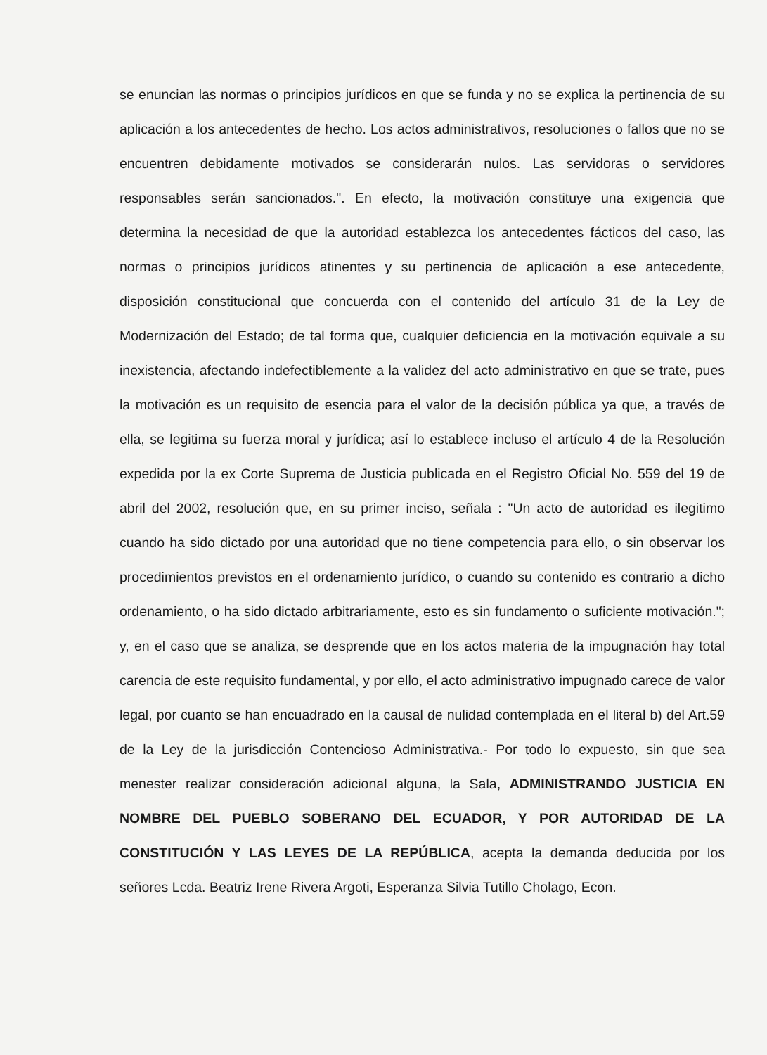se enuncian las normas o principios jurídicos en que se funda y no se explica la pertinencia de su aplicación a los antecedentes de hecho. Los actos administrativos, resoluciones o fallos que no se encuentren debidamente motivados se considerarán nulos. Las servidoras o servidores responsables serán sancionados.". En efecto, la motivación constituye una exigencia que determina la necesidad de que la autoridad establezca los antecedentes fácticos del caso, las normas o principios jurídicos atinentes y su pertinencia de aplicación a ese antecedente, disposición constitucional que concuerda con el contenido del artículo 31 de la Ley de Modernización del Estado; de tal forma que, cualquier deficiencia en la motivación equivale a su inexistencia, afectando indefectiblemente a la validez del acto administrativo en que se trate, pues la motivación es un requisito de esencia para el valor de la decisión pública ya que, a través de ella, se legitima su fuerza moral y jurídica; así lo establece incluso el artículo 4 de la Resolución expedida por la ex Corte Suprema de Justicia publicada en el Registro Oficial No. 559 del 19 de abril del 2002, resolución que, en su primer inciso, señala : "Un acto de autoridad es ilegitimo cuando ha sido dictado por una autoridad que no tiene competencia para ello, o sin observar los procedimientos previstos en el ordenamiento jurídico, o cuando su contenido es contrario a dicho ordenamiento, o ha sido dictado arbitrariamente, esto es sin fundamento o suficiente motivación."; y, en el caso que se analiza, se desprende que en los actos materia de la impugnación hay total carencia de este requisito fundamental, y por ello, el acto administrativo impugnado carece de valor legal, por cuanto se han encuadrado en la causal de nulidad contemplada en el literal b) del Art.59 de la Ley de la jurisdicción Contencioso Administrativa.- Por todo lo expuesto, sin que sea menester realizar consideración adicional alguna, la Sala, ADMINISTRANDO JUSTICIA EN NOMBRE DEL PUEBLO SOBERANO DEL ECUADOR, Y POR AUTORIDAD DE LA CONSTITUCIÓN Y LAS LEYES DE LA REPÚBLICA, acepta la demanda deducida por los señores Lcda. Beatriz Irene Rivera Argoti, Esperanza Silvia Tutillo Cholago, Econ.